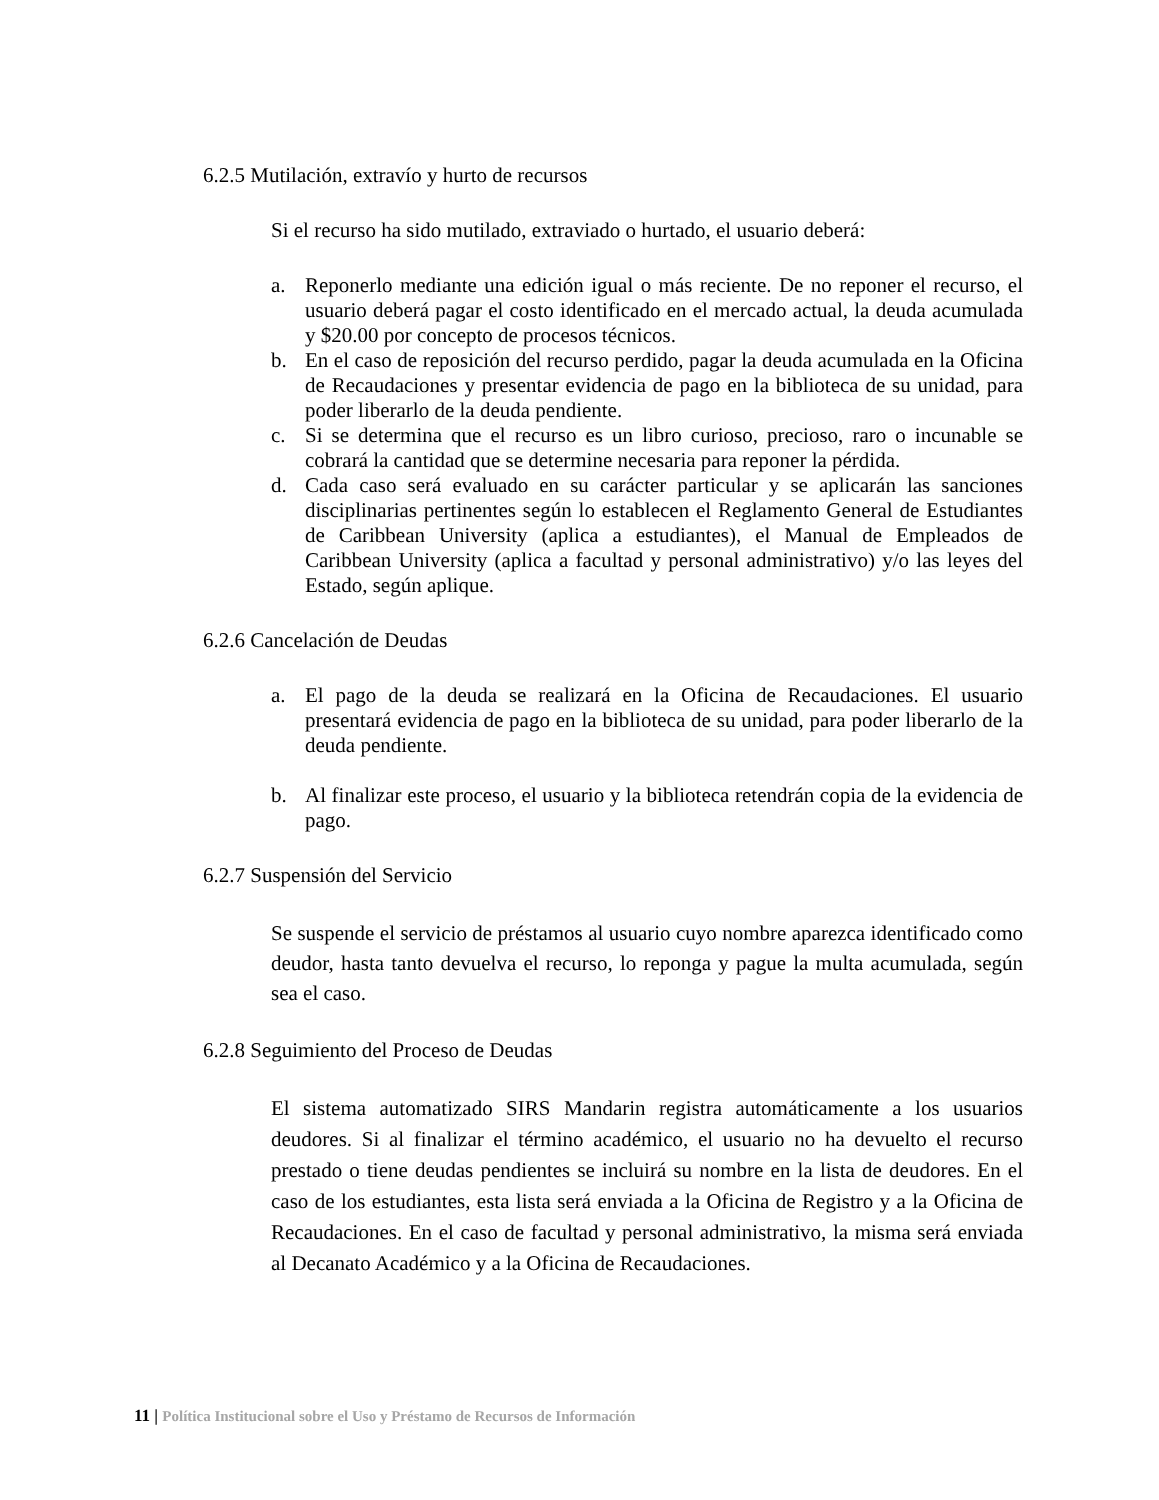6.2.5 Mutilación, extravío y hurto de recursos
Si el recurso ha sido mutilado, extraviado o hurtado, el usuario deberá:
a. Reponerlo mediante una edición igual o más reciente. De no reponer el recurso, el usuario deberá pagar el costo identificado en el mercado actual, la deuda acumulada y $20.00 por concepto de procesos técnicos.
b. En el caso de reposición del recurso perdido, pagar la deuda acumulada en la Oficina de Recaudaciones y presentar evidencia de pago en la biblioteca de su unidad, para poder liberarlo de la deuda pendiente.
c. Si se determina que el recurso es un libro curioso, precioso, raro o incunable se cobrará la cantidad que se determine necesaria para reponer la pérdida.
d. Cada caso será evaluado en su carácter particular y se aplicarán las sanciones disciplinarias pertinentes según lo establecen el Reglamento General de Estudiantes de Caribbean University (aplica a estudiantes), el Manual de Empleados de Caribbean University (aplica a facultad y personal administrativo) y/o las leyes del Estado, según aplique.
6.2.6 Cancelación de Deudas
a. El pago de la deuda se realizará en la Oficina de Recaudaciones. El usuario presentará evidencia de pago en la biblioteca de su unidad, para poder liberarlo de la deuda pendiente.
b. Al finalizar este proceso, el usuario y la biblioteca retendrán copia de la evidencia de pago.
6.2.7 Suspensión del Servicio
Se suspende el servicio de préstamos al usuario cuyo nombre aparezca identificado como deudor, hasta tanto devuelva el recurso, lo reponga y pague la multa acumulada, según sea el caso.
6.2.8 Seguimiento del Proceso de Deudas
El sistema automatizado SIRS Mandarin registra automáticamente a los usuarios deudores. Si al finalizar el término académico, el usuario no ha devuelto el recurso prestado o tiene deudas pendientes se incluirá su nombre en la lista de deudores. En el caso de los estudiantes, esta lista será enviada a la Oficina de Registro y a la Oficina de Recaudaciones. En el caso de facultad y personal administrativo, la misma será enviada al Decanato Académico y a la Oficina de Recaudaciones.
11 | Política Institucional sobre el Uso y Préstamo de Recursos de Información